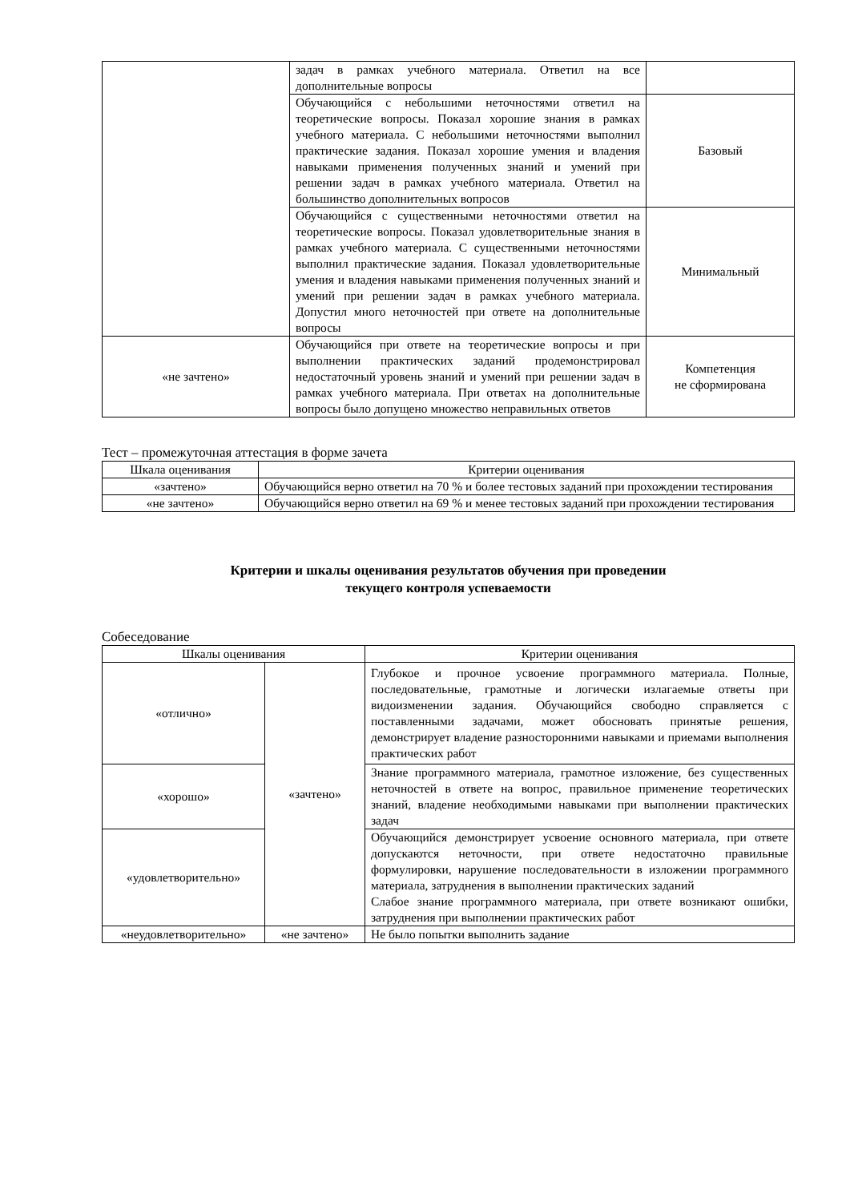| | задач в рамках учебного материала. Ответил на все дополнительные вопросы | |
| | Обучающийся с небольшими неточностями ответил на теоретические вопросы. Показал хорошие знания в рамках учебного материала. С небольшими неточностями выполнил практические задания. Показал хорошие умения и владения навыками применения полученных знаний и умений при решении задач в рамках учебного материала. Ответил на большинство дополнительных вопросов | Базовый |
| | Обучающийся с существенными неточностями ответил на теоретические вопросы. Показал удовлетворительные знания в рамках учебного материала. С существенными неточностями выполнил практические задания. Показал удовлетворительные умения и владения навыками применения полученных знаний и умений при решении задач в рамках учебного материала. Допустил много неточностей при ответе на дополнительные вопросы | Минимальный |
| «не зачтено» | Обучающийся при ответе на теоретические вопросы и при выполнении практических заданий продемонстрировал недостаточный уровень знаний и умений при решении задач в рамках учебного материала. При ответах на дополнительные вопросы было допущено множество неправильных ответов | Компетенция не сформирована |
Тест – промежуточная аттестация в форме зачета
| Шкала оценивания | Критерии оценивания |
| --- | --- |
| «зачтено» | Обучающийся верно ответил на 70 % и более тестовых заданий при прохождении тестирования |
| «не зачтено» | Обучающийся верно ответил на 69 % и менее тестовых заданий при прохождении тестирования |
Критерии и шкалы оценивания результатов обучения при проведении
текущего контроля успеваемости
Собеседование
| Шкалы оценивания | | Критерии оценивания |
| --- | --- | --- |
| «отлично» | «зачтено» | Глубокое и прочное усвоение программного материала. Полные, последовательные, грамотные и логически излагаемые ответы при видоизменении задания. Обучающийся свободно справляется с поставленными задачами, может обосновать принятые решения, демонстрирует владение разносторонними навыками и приемами выполнения практических работ |
| «хорошо» | | Знание программного материала, грамотное изложение, без существенных неточностей в ответе на вопрос, правильное применение теоретических знаний, владение необходимыми навыками при выполнении практических задач |
| «удовлетворительно» | | Обучающийся демонстрирует усвоение основного материала, при ответе допускаются неточности, при ответе недостаточно правильные формулировки, нарушение последовательности в изложении программного материала, затруднения в выполнении практических заданий Слабое знание программного материала, при ответе возникают ошибки, затруднения при выполнении практических работ |
| «неудовлетворительно» | «не зачтено» | Не было попытки выполнить задание |